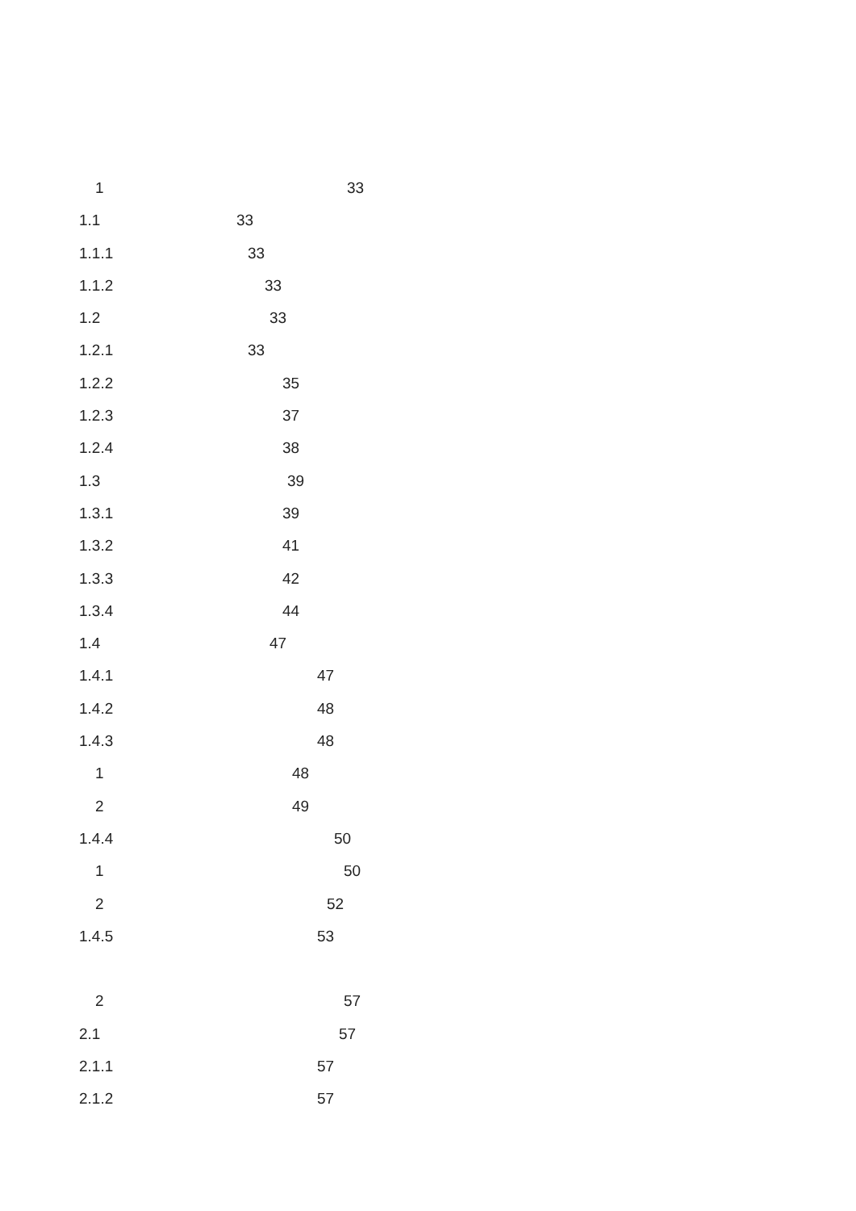1 33
1.1 33
1.1.1 33
1.1.2 33
1.2 33
1.2.1 33
1.2.2 35
1.2.3 37
1.2.4 38
1.3 39
1.3.1 39
1.3.2 41
1.3.3 42
1.3.4 44
1.4 47
1.4.1 47
1.4.2 48
1.4.3 48
1 48
2 49
1.4.4 50
1 50
2 52
1.4.5 53
2 57
2.1 57
2.1.1 57
2.1.2 57